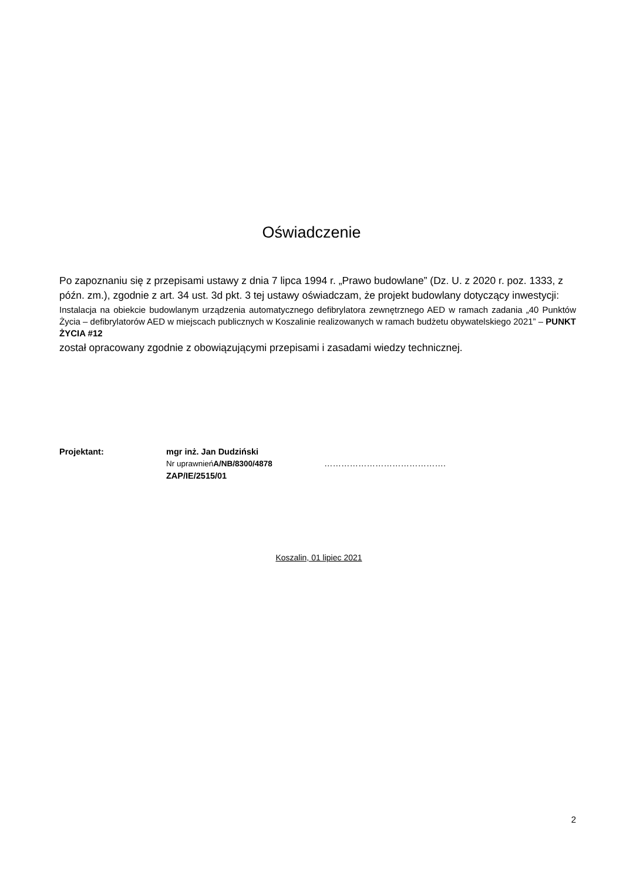Oświadczenie
Po zapoznaniu się z przepisami ustawy z dnia 7 lipca 1994 r. „Prawo budowlane” (Dz. U. z 2020 r. poz. 1333, z późn. zm.), zgodnie z art. 34 ust. 3d pkt. 3 tej ustawy oświadczam, że projekt budowlany dotyczący inwestycji:
Instalacja na obiekcie budowlanym urządzenia automatycznego defibrylatora zewnętrznego AED w ramach zadania „40 Punktów Życia – defibrylatorów AED w miejscach publicznych w Koszalinie realizowanych w ramach budżetu obywatelskiego 2021” – PUNKT ŻYCIA #12
został opracowany zgodnie z obowiązującymi przepisami i zasadami wiedzy technicznej.
Projektant: mgr inż. Jan Dudziński
Nr uprawnieńA/NB/8300/4878 …………………………………….
ZAP/IE/2515/01
Koszalin, 01 lipiec 2021
2